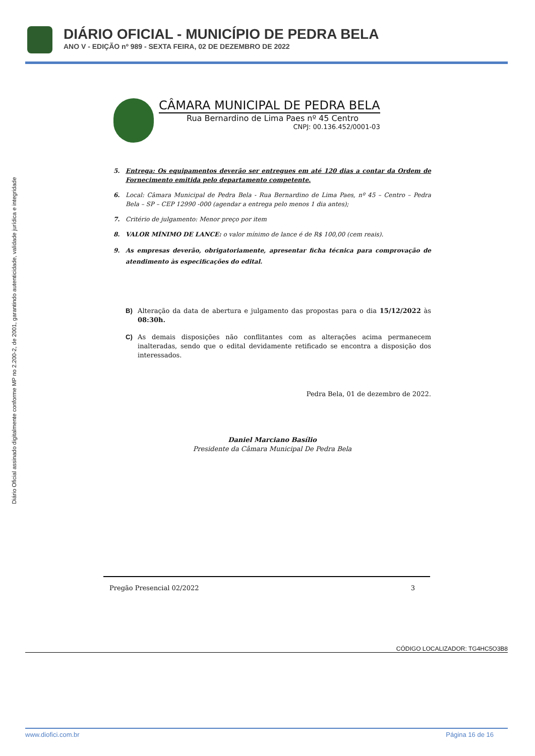DIÁRIO OFICIAL - MUNICÍPIO DE PEDRA BELA
ANO V - EDIÇÃO nº 989 - SEXTA FEIRA, 02 DE DEZEMBRO DE 2022
Diário Oficial assinado digitalmente conforme MP no 2.200-2, de 2001, garantindo autenticidade, validade jurídica e integridade
CÂMARA MUNICIPAL DE PEDRA BELA
Rua Bernardino de Lima Paes nº 45 Centro
CNPJ: 00.136.452/0001-03
5. Entrega: Os equipamentos deverão ser entregues em até 120 dias a contar da Ordem de Fornecimento emitida pelo departamento competente.
6. Local: Câmara Municipal de Pedra Bela - Rua Bernardino de Lima Paes, nº 45 – Centro – Pedra Bela – SP – CEP 12990 -000 (agendar a entrega pelo menos 1 dia antes);
7. Critério de julgamento: Menor preço por item
8. VALOR MÍNIMO DE LANCE: o valor mínimo de lance é de R$ 100,00 (cem reais).
9. As empresas deverão, obrigatoriamente, apresentar ficha técnica para comprovação de atendimento às especificações do edital.
B) Alteração da data de abertura e julgamento das propostas para o dia 15/12/2022 às 08:30h.
C) As demais disposições não conflitantes com as alterações acima permanecem inalteradas, sendo que o edital devidamente retificado se encontra a disposição dos interessados.
Pedra Bela, 01 de dezembro de 2022.
Daniel Marciano Basílio
Presidente da Câmara Municipal De Pedra Bela
Pregão Presencial 02/2022 3
CÓDIGO LOCALIZADOR: TG4HC5O3B8
www.diofici.com.br Página 16 de 16